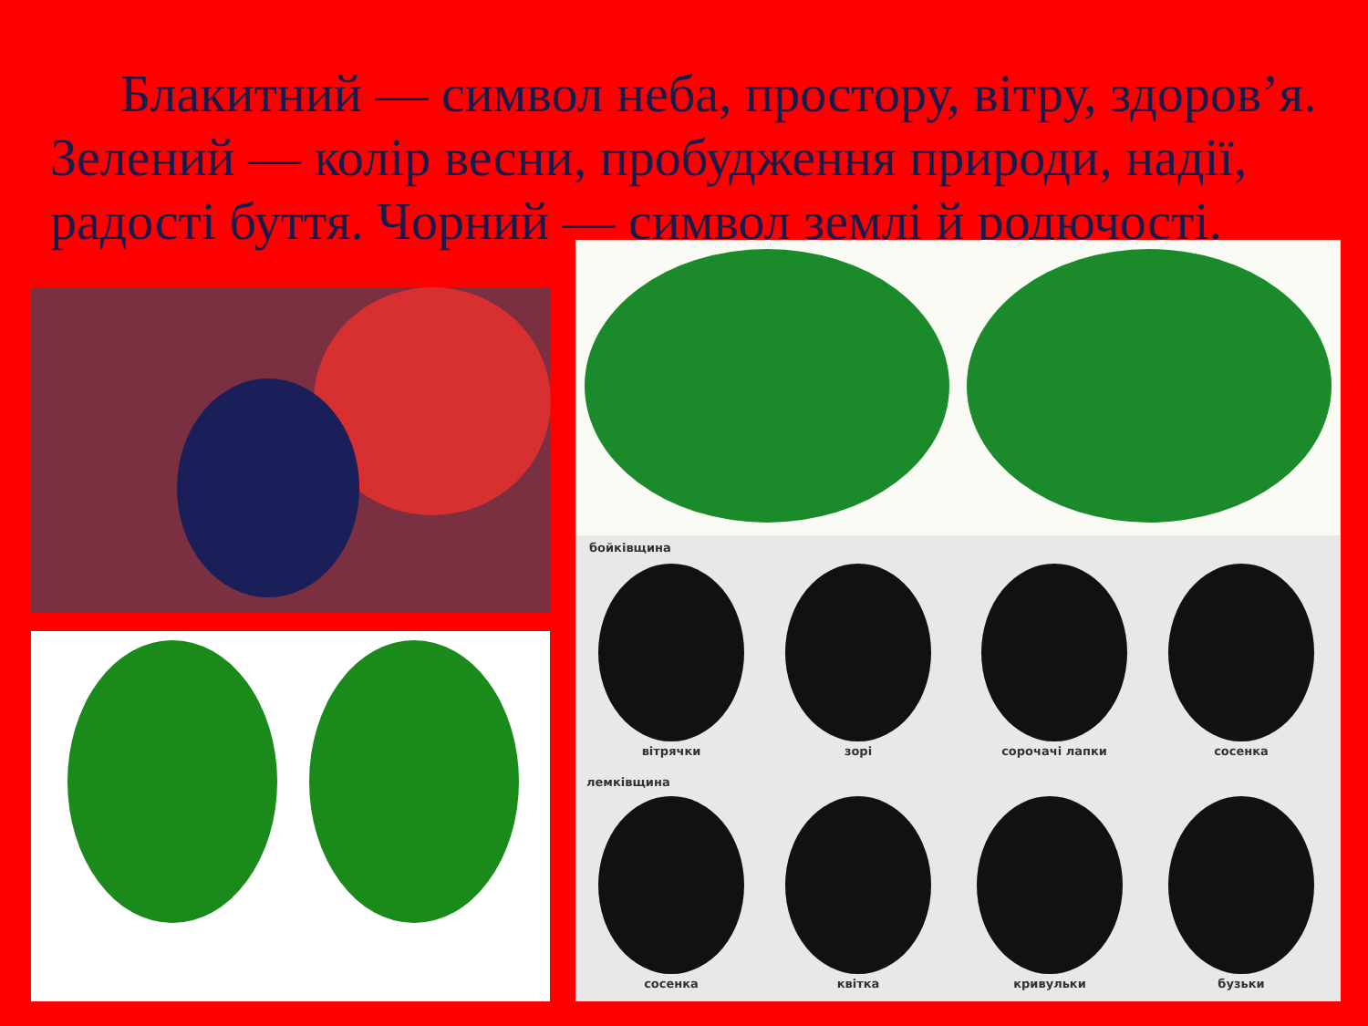Блакитний — символ неба, простору, вітру, здоров’я. Зелений — колір весни, пробудження природи, надії, радості буття. Чорний — символ землі й родючості.
бойківщина
вітрячки зорі сорочачі лапки сосенка
лемківщина
сосенка квітка кривульки бузьки